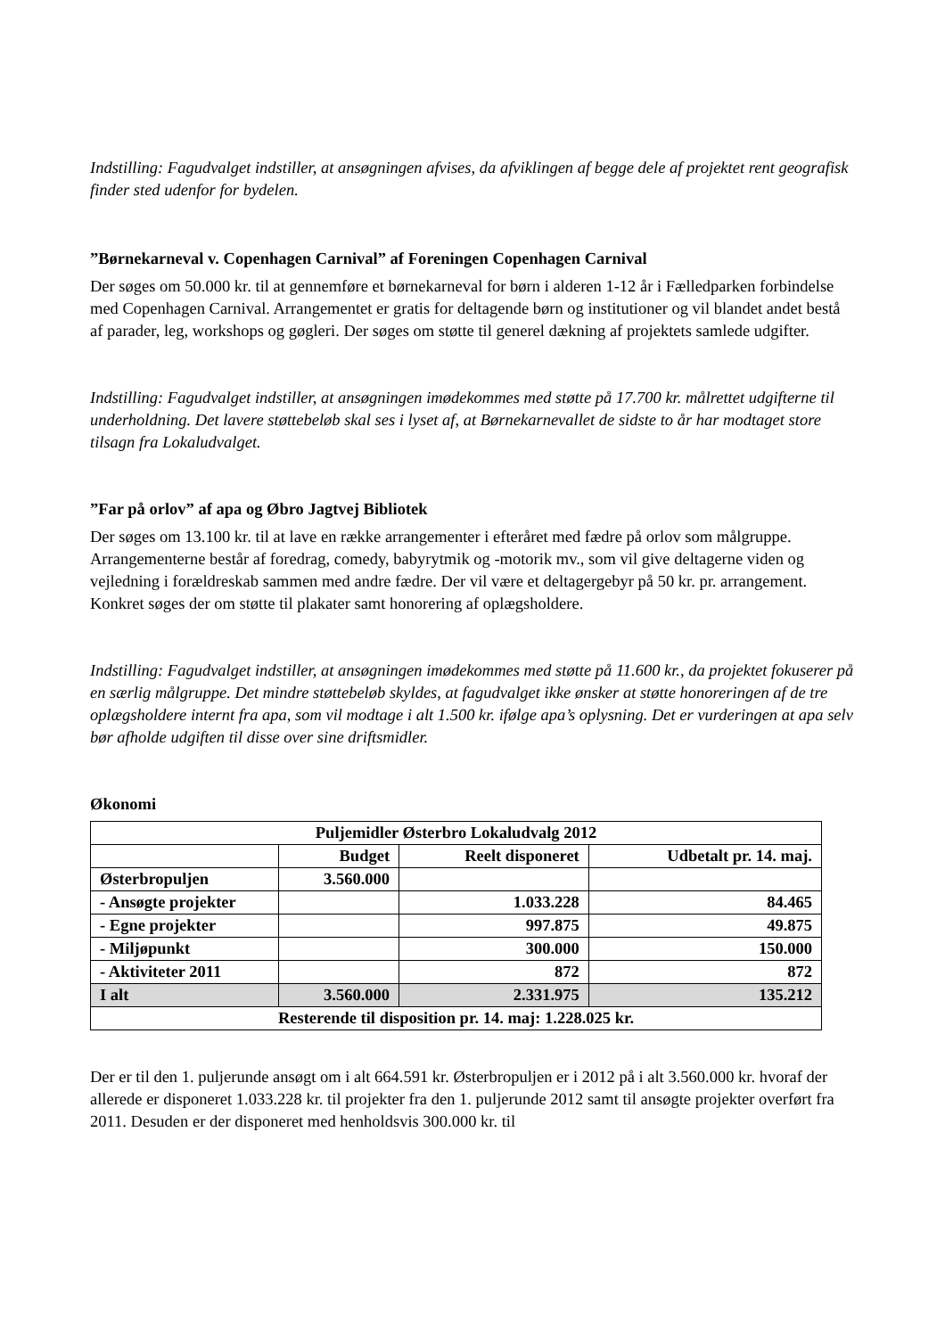Indstilling: Fagudvalget indstiller, at ansøgningen afvises, da afviklingen af begge dele af projektet rent geografisk finder sted udenfor for bydelen.
”Børnekarneval v. Copenhagen Carnival” af Foreningen Copenhagen Carnival
Der søges om 50.000 kr. til at gennemføre et børnekarneval for børn i alderen 1-12 år i Fælledparken forbindelse med Copenhagen Carnival. Arrangementet er gratis for deltagende børn og institutioner og vil blandet andet bestå af parader, leg, workshops og gøgleri. Der søges om støtte til generel dækning af projektets samlede udgifter.
Indstilling: Fagudvalget indstiller, at ansøgningen imødekommes med støtte på 17.700 kr. målrettet udgifterne til underholdning. Det lavere støttebeløb skal ses i lyset af, at Børnekarnevallet de sidste to år har modtaget store tilsagn fra Lokaludvalget.
”Far på orlov” af apa og Øbro Jagtvej Bibliotek
Der søges om 13.100 kr. til at lave en række arrangementer i efteråret med fædre på orlov som målgruppe. Arrangementerne består af foredrag, comedy, babyrytmik og -motorik mv., som vil give deltagerne viden og vejledning i forældreskab sammen med andre fædre. Der vil være et deltagergebyr på 50 kr. pr. arrangement. Konkret søges der om støtte til plakater samt honorering af oplægsholdere.
Indstilling: Fagudvalget indstiller, at ansøgningen imødekommes med støtte på 11.600 kr., da projektet fokuserer på en særlig målgruppe. Det mindre støttebeløb skyldes, at fagudvalget ikke ønsker at støtte honoreringen af de tre oplægsholdere internt fra apa, som vil modtage i alt 1.500 kr. ifølge apa’s oplysning. Det er vurderingen at apa selv bør afholde udgiften til disse over sine driftsmidler.
Økonomi
| Puljemidler Østerbro Lokaludvalg 2012 | | | |
| | Budget | Reelt disponeret | Udbetalt pr. 14. maj. |
| Østerbropuljen | 3.560.000 | | |
| - Ansøgte projekter | | 1.033.228 | 84.465 |
| - Egne projekter | | 997.875 | 49.875 |
| - Miljøpunkt | | 300.000 | 150.000 |
| - Aktiviteter 2011 | | 872 | 872 |
| I alt | 3.560.000 | 2.331.975 | 135.212 |
| Resterende til disposition pr. 14. maj: 1.228.025 kr. | | | |
Der er til den 1. puljerunde ansøgt om i alt 664.591 kr. Østerbropuljen er i 2012 på i alt 3.560.000 kr. hvoraf der allerede er disponeret 1.033.228 kr. til projekter fra den 1. puljerunde 2012 samt til ansøgte projekter overført fra 2011. Desuden er der disponeret med henholdsvis 300.000 kr. til